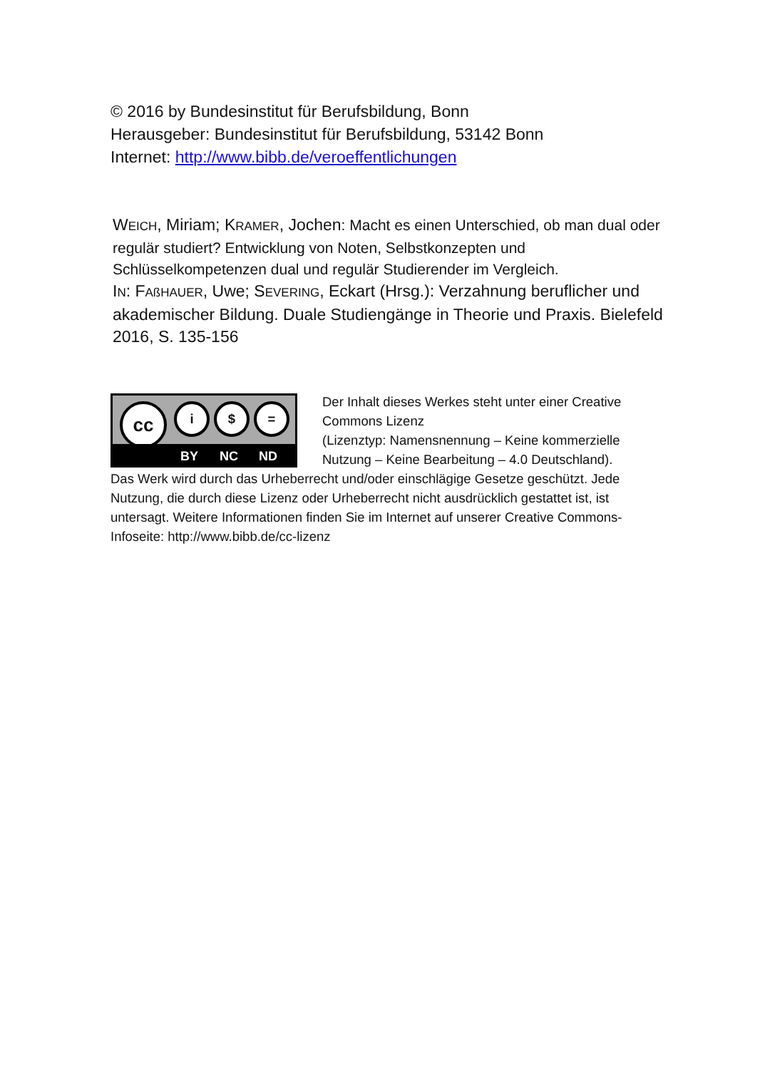© 2016 by Bundesinstitut für Berufsbildung, Bonn
Herausgeber: Bundesinstitut für Berufsbildung, 53142 Bonn
Internet: http://www.bibb.de/veroeffentlichungen
WEICH, Miriam; KRAMER, Jochen: Macht es einen Unterschied, ob man dual oder regulär studiert? Entwicklung von Noten, Selbstkonzepten und Schlüsselkompetenzen dual und regulär Studierender im Vergleich.
IN: FAßHAUER, Uwe; SEVERING, Eckart (Hrsg.): Verzahnung beruflicher und akademischer Bildung. Duale Studiengänge in Theorie und Praxis. Bielefeld 2016, S. 135-156
cc i $ =
BY NC ND
Der Inhalt dieses Werkes steht unter einer Creative Commons Lizenz
(Lizenztyp: Namensnennung – Keine kommerzielle Nutzung – Keine Bearbeitung – 4.0 Deutschland).
Das Werk wird durch das Urheberrecht und/oder einschlägige Gesetze geschützt. Jede Nutzung, die durch diese Lizenz oder Urheberrecht nicht ausdrücklich gestattet ist, ist untersagt. Weitere Informationen finden Sie im Internet auf unserer Creative Commons-Infoseite: http://www.bibb.de/cc-lizenz